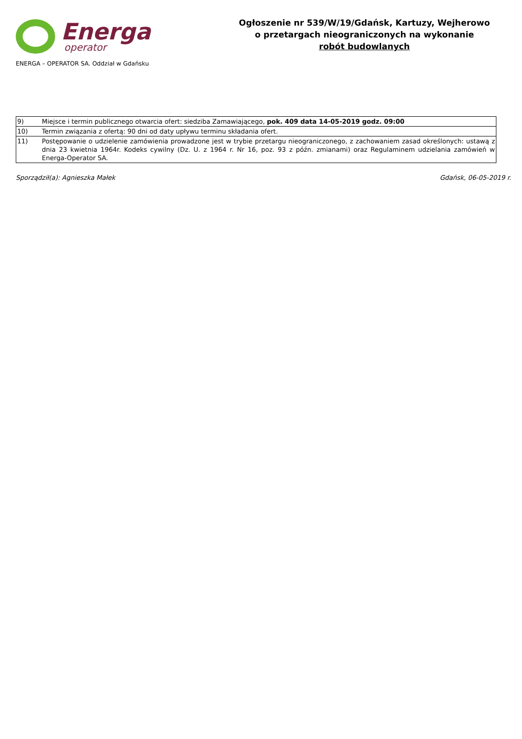Energa
operator
ENERGA – OPERATOR SA. Oddział w Gdańsku
Ogłoszenie nr 539/W/19/Gdańsk, Kartuzy, Wejherowo
o przetargach nieograniczonych na wykonanie
robót budowlanych
| 9) | Miejsce i termin publicznego otwarcia ofert: siedziba Zamawiającego, pok. 409 data 14-05-2019 godz. 09:00 |
| 10) | Termin związania z ofertą: 90 dni od daty upływu terminu składania ofert. |
| 11) | Postępowanie o udzielenie zamówienia prowadzone jest w trybie przetargu nieograniczonego, z zachowaniem zasad określonych: ustawą z dnia 23 kwietnia 1964r. Kodeks cywilny (Dz. U. z 1964 r. Nr 16, poz. 93 z późn. zmianami) oraz Regulaminem udzielania zamówień w Energa-Operator SA. |
Sporządził(a): Agnieszka Małek Gdańsk, 06-05-2019 r.